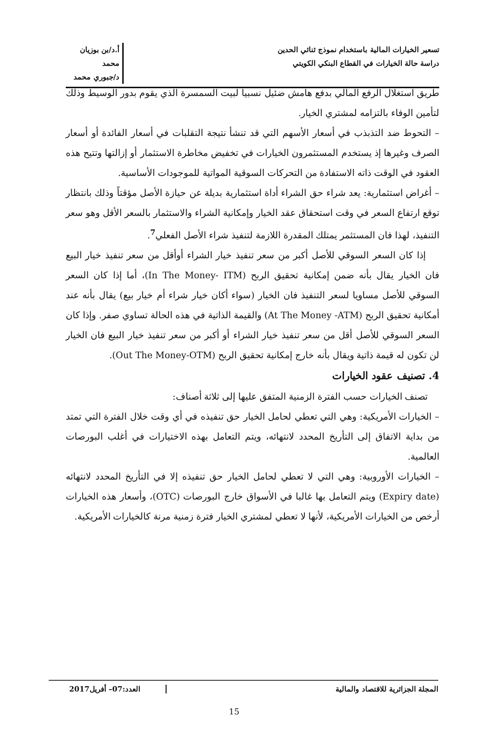تسعير الخيارات المالية باستخدام نموذج ثنائي الحدين
دراسة حالة الخيارات في القطاع البنكي الكويتي
أ.د/بن بوزيان محمد
د/جبوري محمد
طريق استغلال الرفع المالي بدفع هامش ضئيل نسبيا لبيت السمسرة الذي يقوم بدور الوسيط وذلك لتأمين الوفاء بالتزامه لمشتري الخيار.
– التحوط ضد التذبذب في أسعار الأسهم التي قد تنشأ نتيجة التقلبات في أسعار الفائدة أو أسعار الصرف وغيرها إذ يستخدم المستثمرون الخيارات في تخفيض مخاطرة الاستثمار أو إزالتها وتتيح هذه العقود في الوقت ذاته الاستفادة من التحركات السوقية المواتية للموجودات الأساسية.
– أغراض استثمارية: يعد شراء حق الشراء أداة استثمارية بديلة عن حيازة الأصل مؤقتاً وذلك بانتظار توقع ارتفاع السعر في وقت استحقاق عقد الخيار وإمكانية الشراء والاستثمار بالسعر الأقل وهو سعر التنفيذ، لهذا فان المستثمر يمتلك المقدرة اللازمة لتنفيذ شراء الأصل الفعلي<sup>7</sup>.
إذا كان السعر السوقي للأصل أكبر من سعر تنفيذ خيار الشراء أوأقل من سعر تنفيذ خيار البيع فان الخيار يقال بأنه ضمن إمكانية تحقيق الربح (In The Money- ITM)، أما إذا كان السعر السوقي للأصل مساويا لسعر التنفيذ فان الخيار (سواء أكان خيار شراء أم خيار بيع) يقال بأنه عند أمكانية تحقيق الربح (At The Money -ATM) والقيمة الذاتية في هذه الحالة تساوي صفر. وإذا كان السعر السوقي للأصل أقل من سعر تنفيذ خيار الشراء أو أكبر من سعر تنفيذ خيار البيع فان الخيار لن تكون له قيمة ذاتية ويقال بأنه خارج إمكانية تحقيق الربح (Out The Money-OTM).
4. تصنيف عقود الخيارات
تصنف الخيارات حسب الفترة الزمنية المتفق عليها إلى ثلاثة أصناف:
– الخيارات الأمريكية: وهي التي تعطي لحامل الخيار حق تنفيذه في أي وقت خلال الفترة التي تمتد من بداية الاتفاق إلى التأريخ المحدد لانتهائه، ويتم التعامل بهذه الاختيارات في أغلب البورصات العالمية.
– الخيارات الأوروبية: وهي التي لا تعطي لحامل الخيار حق تنفيذه إلا في التأريخ المحدد لانتهائه (Expiry date) ويتم التعامل بها غالبا في الأسواق خارج البورصات (OTC)، وأسعار هذه الخيارات أرخص من الخيارات الأمريكية، لأنها لا تعطي لمشتري الخيار فترة زمنية مرنة كالخيارات الأمريكية.
المجلة الجزائرية للاقتصاد والمالية
العدد:07– أفريل2017
15